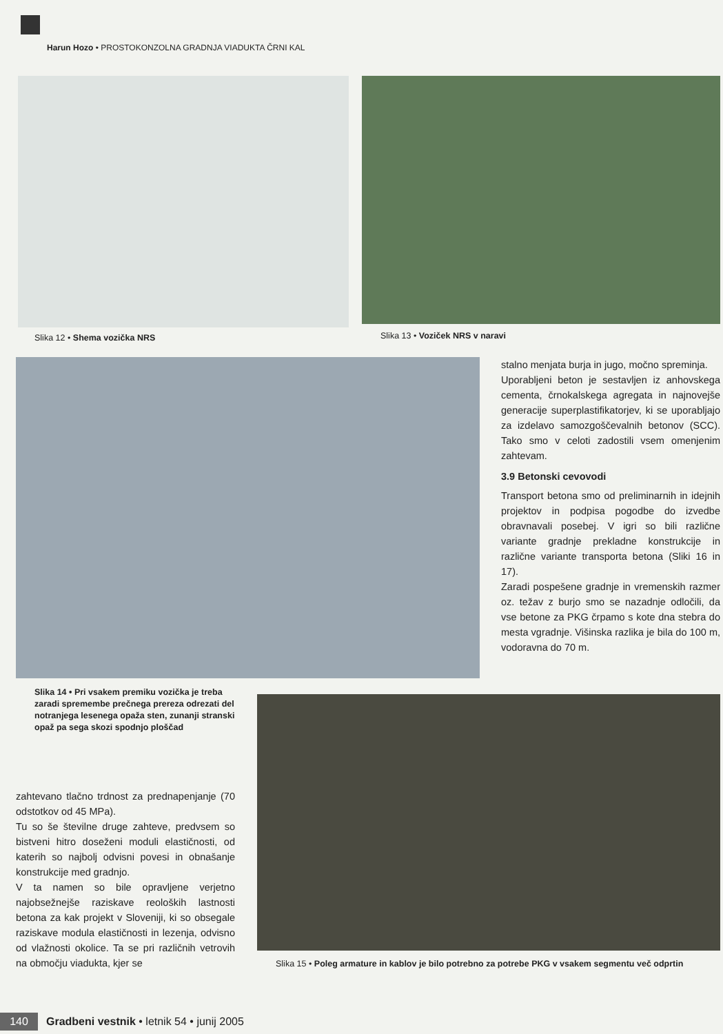Harun Hozo • PROSTOKONZOLNA GRADNJA VIADUKTA ČRNI KAL
Slika 12 • Shema vozička NRS
Slika 13 • Voziček NRS v naravi
stalno menjata burja in jugo, močno spreminja.
Uporabljeni beton je sestavljen iz anhovskega cementa, črnokalskega agregata in najnovejše generacije superplastifikatorjev, ki se uporabljajo za izdelavo samozgoščevalnih betonov (SCC). Tako smo v celoti zadostili vsem omenjenim zahtevam.
3.9 Betonski cevovodi
Transport betona smo od preliminarnih in idejnih projektov in podpisa pogodbe do izvedbe obravnavali posebej. V igri so bili različne variante gradnje prekladne konstrukcije in različne variante transporta betona (Sliki 16 in 17).
Zaradi pospešene gradnje in vremenskih razmer oz. težav z burjo smo se nazadnje odločili, da vse betone za PKG črpamo s kote dna stebra do mesta vgradnje. Višinska razlika je bila do 100 m, vodoravna do 70 m.
Slika 14 • Pri vsakem premiku vozička je treba zaradi spremembe prečnega prereza odrezati del notranjega lesenega opaža sten, zunanji stranski opaž pa sega skozi spodnjo ploščad
zahtevano tlačno trdnost za prednapenjanje (70 odstotkov od 45 MPa).
Tu so še številne druge zahteve, predvsem so bistveni hitro doseženi moduli elastičnosti, od katerih so najbolj odvisni povesi in obnašanje konstrukcije med gradnjo.
V ta namen so bile opravljene verjetno najobsežnejše raziskave reoloških lastnosti betona za kak projekt v Sloveniji, ki so obsegale raziskave modula elastičnosti in lezenja, odvisno od vlažnosti okolice. Ta se pri različnih vetrovih na območju viadukta, kjer se
Slika 15 • Poleg armature in kablov je bilo potrebno za potrebe PKG v vsakem segmentu več odprtin
140 Gradbeni vestnik • letnik 54 • junij 2005